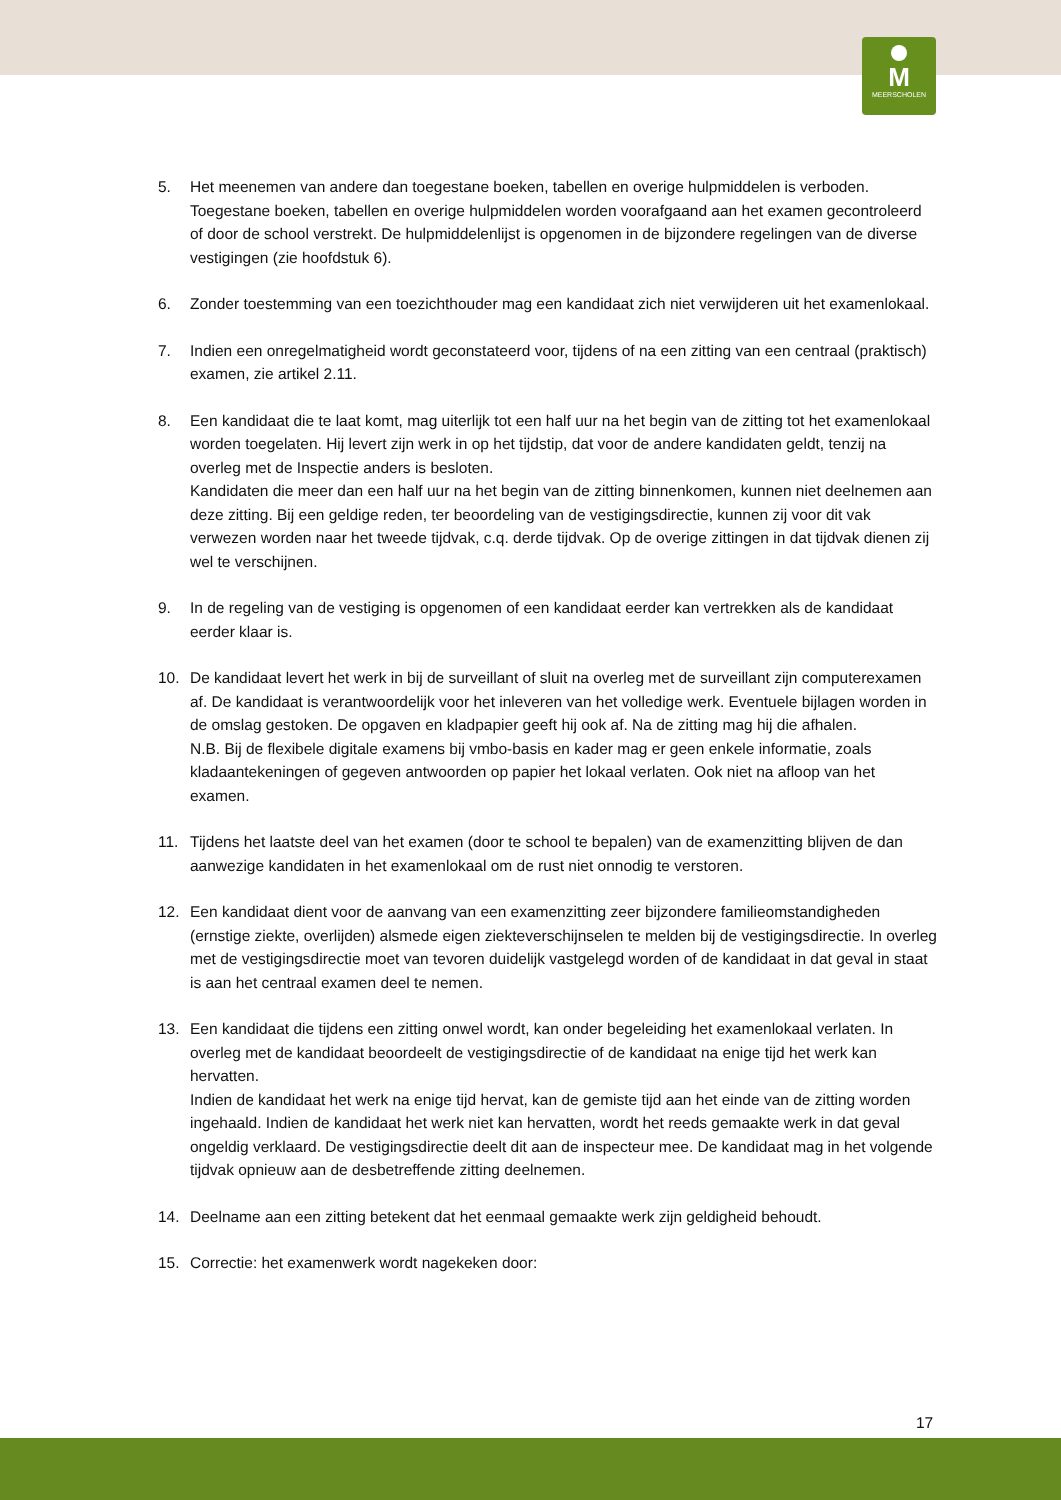M
MEERSCHOLEN
5. Het meenemen van andere dan toegestane boeken, tabellen en overige hulpmiddelen is verboden. Toegestane boeken, tabellen en overige hulpmiddelen worden voorafgaand aan het examen gecontroleerd of door de school verstrekt. De hulpmiddelenlijst is opgenomen in de bijzondere regelingen van de diverse vestigingen (zie hoofdstuk 6).
6. Zonder toestemming van een toezichthouder mag een kandidaat zich niet verwijderen uit het examenlokaal.
7. Indien een onregelmatigheid wordt geconstateerd voor, tijdens of na een zitting van een centraal (praktisch) examen, zie artikel 2.11.
8. Een kandidaat die te laat komt, mag uiterlijk tot een half uur na het begin van de zitting tot het examenlokaal worden toegelaten. Hij levert zijn werk in op het tijdstip, dat voor de andere kandidaten geldt, tenzij na overleg met de Inspectie anders is besloten.
Kandidaten die meer dan een half uur na het begin van de zitting binnenkomen, kunnen niet deelnemen aan deze zitting. Bij een geldige reden, ter beoordeling van de vestigingsdirectie, kunnen zij voor dit vak verwezen worden naar het tweede tijdvak, c.q. derde tijdvak. Op de overige zittingen in dat tijdvak dienen zij wel te verschijnen.
9. In de regeling van de vestiging is opgenomen of een kandidaat eerder kan vertrekken als de kandidaat eerder klaar is.
10. De kandidaat levert het werk in bij de surveillant of sluit na overleg met de surveillant zijn computerexamen af. De kandidaat is verantwoordelijk voor het inleveren van het volledige werk. Eventuele bijlagen worden in de omslag gestoken. De opgaven en kladpapier geeft hij ook af. Na de zitting mag hij die afhalen.
N.B. Bij de flexibele digitale examens bij vmbo-basis en kader mag er geen enkele informatie, zoals kladaantekeningen of gegeven antwoorden op papier het lokaal verlaten. Ook niet na afloop van het examen.
11. Tijdens het laatste deel van het examen (door te school te bepalen) van de examenzitting blijven de dan aanwezige kandidaten in het examenlokaal om de rust niet onnodig te verstoren.
12. Een kandidaat dient voor de aanvang van een examenzitting zeer bijzondere familieomstandigheden (ernstige ziekte, overlijden) alsmede eigen ziekteverschijnselen te melden bij de vestigingsdirectie. In overleg met de vestigingsdirectie moet van tevoren duidelijk vastgelegd worden of de kandidaat in dat geval in staat is aan het centraal examen deel te nemen.
13. Een kandidaat die tijdens een zitting onwel wordt, kan onder begeleiding het examenlokaal verlaten. In overleg met de kandidaat beoordeelt de vestigingsdirectie of de kandidaat na enige tijd het werk kan hervatten.
Indien de kandidaat het werk na enige tijd hervat, kan de gemiste tijd aan het einde van de zitting worden ingehaald. Indien de kandidaat het werk niet kan hervatten, wordt het reeds gemaakte werk in dat geval ongeldig verklaard. De vestigingsdirectie deelt dit aan de inspecteur mee. De kandidaat mag in het volgende tijdvak opnieuw aan de desbetreffende zitting deelnemen.
14. Deelname aan een zitting betekent dat het eenmaal gemaakte werk zijn geldigheid behoudt.
15. Correctie: het examenwerk wordt nagekeken door:
17